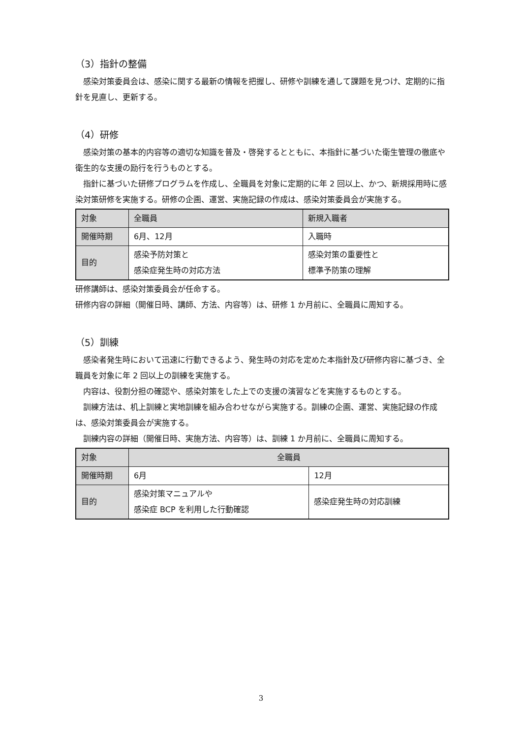（3）指針の整備
感染対策委員会は、感染に関する最新の情報を把握し、研修や訓練を通して課題を見つけ、定期的に指針を見直し、更新する。
（4）研修
感染対策の基本的内容等の適切な知識を普及・啓発するとともに、本指針に基づいた衛生管理の徹底や衛生的な支援の励行を行うものとする。
指針に基づいた研修プログラムを作成し、全職員を対象に定期的に年 2 回以上、かつ、新規採用時に感染対策研修を実施する。研修の企画、運営、実施記録の作成は、感染対策委員会が実施する。
| 対象 | 全職員 | 新規入職者 |
| 開催時期 | 6月、12月 | 入職時 |
| 目的 | 感染予防対策と 感染症発生時の対応方法 | 感染対策の重要性と 標準予防策の理解 |
研修講師は、感染対策委員会が任命する。
研修内容の詳細（開催日時、講師、方法、内容等）は、研修 1 か月前に、全職員に周知する。
（5）訓練
感染者発生時において迅速に行動できるよう、発生時の対応を定めた本指針及び研修内容に基づき、全職員を対象に年 2 回以上の訓練を実施する。
内容は、役割分担の確認や、感染対策をした上での支援の演習などを実施するものとする。
訓練方法は、机上訓練と実地訓練を組み合わせながら実施する。訓練の企画、運営、実施記録の作成は、感染対策委員会が実施する。
訓練内容の詳細（開催日時、実施方法、内容等）は、訓練 1 か月前に、全職員に周知する。
| 対象 | 全職員 | |
| 開催時期 | 6月 | 12月 |
| 目的 | 感染対策マニュアルや 感染症 BCP を利用した行動確認 | 感染症発生時の対応訓練 |
3